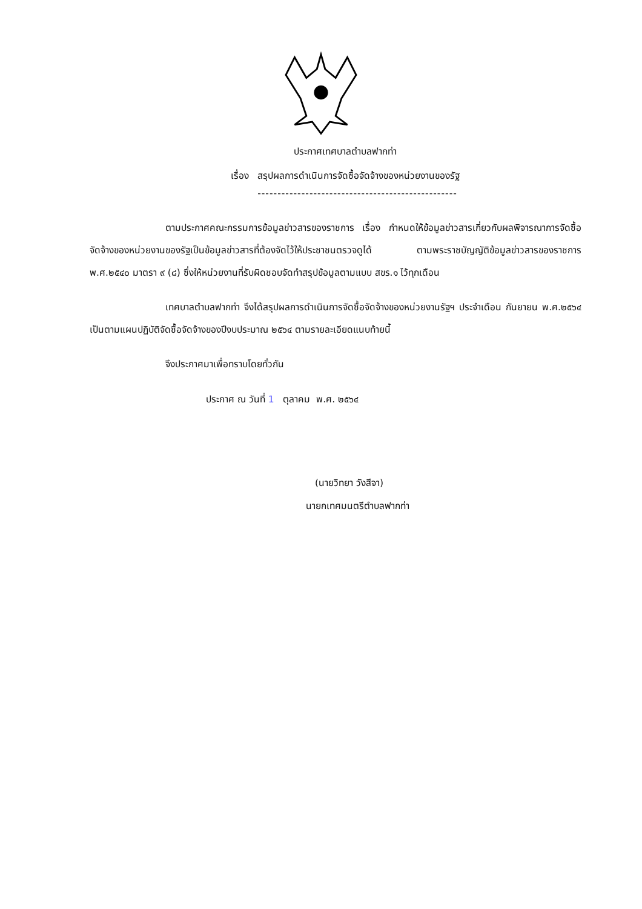ประกาศเทศบาลตำบลฟากท่า
เรื่อง สรุปผลการดำเนินการจัดซื้อจัดจ้างของหน่วยงานของรัฐ
--------------------------------------------------
ตามประกาศคณะกรรมการข้อมูลข่าวสารของราชการ เรื่อง กำหนดให้ข้อมูลข่าวสารเกี่ยวกับผลพิจารณาการจัดซื้อจัดจ้างของหน่วยงานของรัฐเป็นข้อมูลข่าวสารที่ต้องจัดไว้ให้ประชาชนตรวจดูได้ ตามพระราชบัญญัติข้อมูลข่าวสารของราชการ พ.ศ.๒๕๔๐ มาตรา ๙ (๘) ซึ่งให้หน่วยงานที่รับผิดชอบจัดทำสรุปข้อมูลตามแบบ สขร.๑ ไว้ทุกเดือน
เทศบาลตำบลฟากท่า จึงได้สรุปผลการดำเนินการจัดซื้อจัดจ้างของหน่วยงานรัฐฯ ประจำเดือน กันยายน พ.ศ.๒๕๖๔ เป็นตามแผนปฏิบัติจัดซื้อจัดจ้างของปีงบประมาณ ๒๕๖๔ ตามรายละเอียดแนบท้ายนี้
จึงประกาศมาเพื่อทราบโดยทั่วกัน
ประกาศ ณ วันที่ 1 ตุลาคม พ.ศ. ๒๕๖๔
(นายวิทยา วังสีจา)
นายกเทศมนตรีตำบลฟากท่า